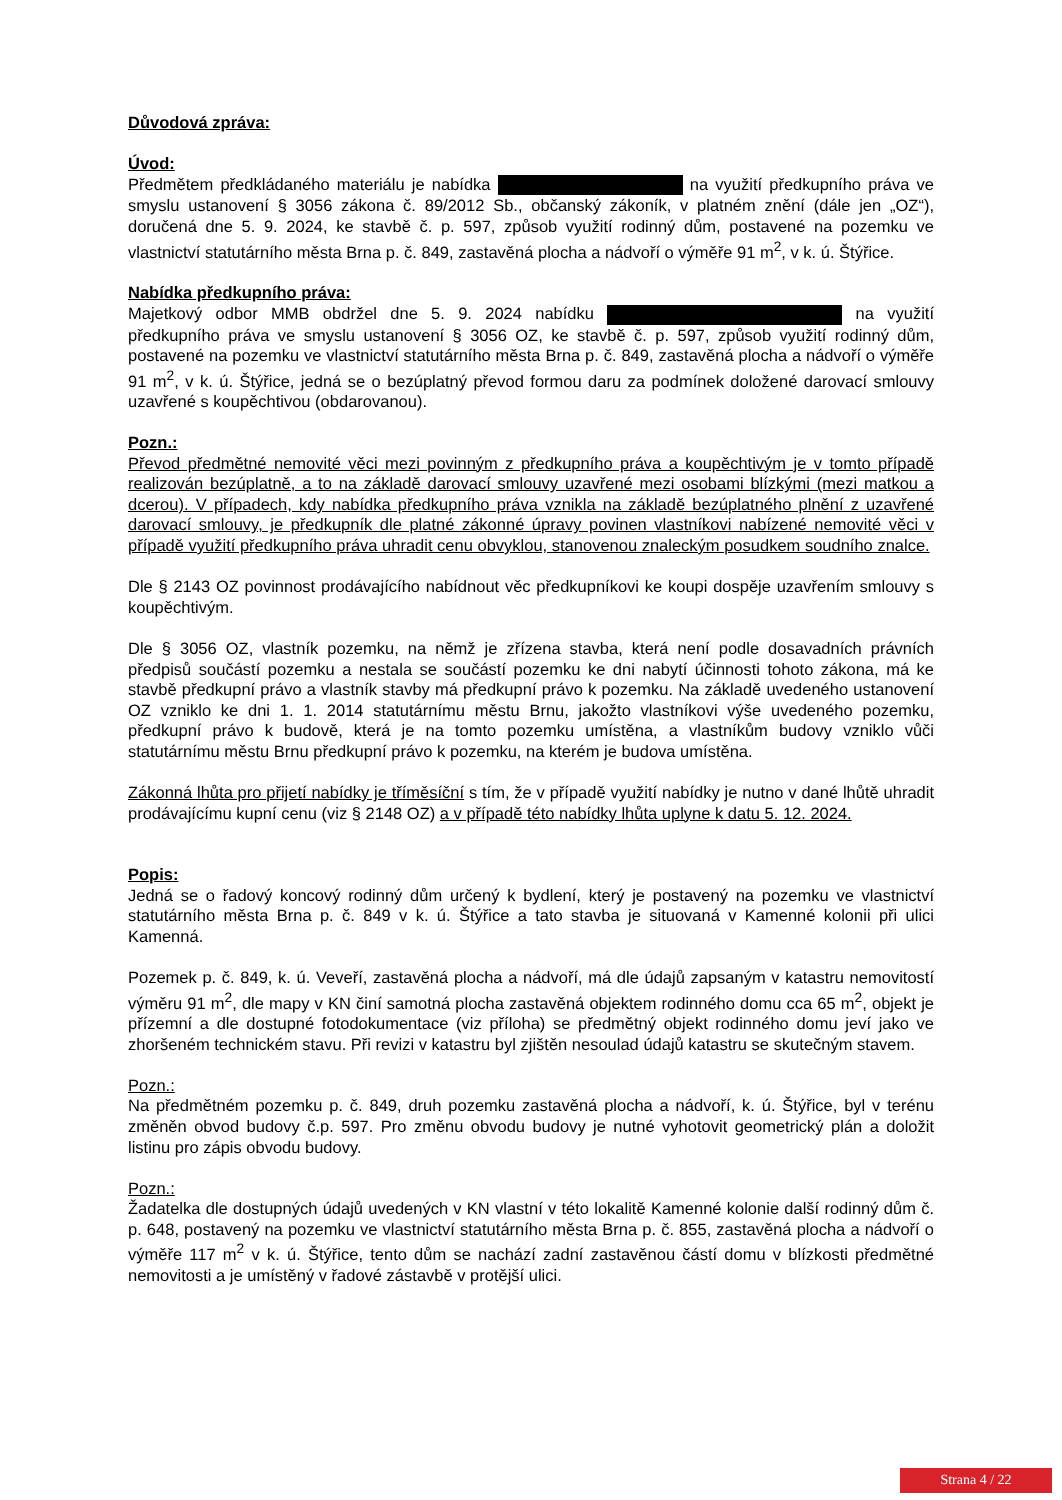Důvodová zpráva:
Úvod:
Předmětem předkládaného materiálu je nabídka na využití předkupního práva ve smyslu ustanovení § 3056 zákona č. 89/2012 Sb., občanský zákoník, v platném znění (dále jen „OZ“), doručená dne 5. 9. 2024, ke stavbě č. p. 597, způsob využití rodinný dům, postavené na pozemku ve vlastnictví statutárního města Brna p. č. 849, zastavěná plocha a nádvoří o výměře 91 m<sup>2</sup>, v k. ú. Štýřice.
Nabídka předkupního práva:
Majetkový odbor MMB obdržel dne 5. 9. 2024 nabídku na využití předkupního práva ve smyslu ustanovení § 3056 OZ, ke stavbě č. p. 597, způsob využití rodinný dům, postavené na pozemku ve vlastnictví statutárního města Brna p. č. 849, zastavěná plocha a nádvoří o výměře 91 m<sup>2</sup>, v k. ú. Štýřice, jedná se o bezúplatný převod formou daru za podmínek doložené darovací smlouvy uzavřené s koupěchtivou (obdarovanou).
Pozn.:
Převod předmětné nemovité věci mezi povinným z předkupního práva a koupěchtivým je v tomto případě realizován bezúplatně, a to na základě darovací smlouvy uzavřené mezi osobami blízkými (mezi matkou a dcerou). V případech, kdy nabídka předkupního práva vznikla na základě bezúplatného plnění z uzavřené darovací smlouvy, je předkupník dle platné zákonné úpravy povinen vlastníkovi nabízené nemovité věci v případě využití předkupního práva uhradit cenu obvyklou, stanovenou znaleckým posudkem soudního znalce.
Dle § 2143 OZ povinnost prodávajícího nabídnout věc předkupníkovi ke koupi dospěje uzavřením smlouvy s koupěchtivým.
Dle § 3056 OZ, vlastník pozemku, na němž je zřízena stavba, která není podle dosavadních právních předpisů součástí pozemku a nestala se součástí pozemku ke dni nabytí účinnosti tohoto zákona, má ke stavbě předkupní právo a vlastník stavby má předkupní právo k pozemku. Na základě uvedeného ustanovení OZ vzniklo ke dni 1. 1. 2014 statutárnímu městu Brnu, jakožto vlastníkovi výše uvedeného pozemku, předkupní právo k budově, která je na tomto pozemku umístěna, a vlastníkům budovy vzniklo vůči statutárnímu městu Brnu předkupní právo k pozemku, na kterém je budova umístěna.
Zákonná lhůta pro přijetí nabídky je tříměsíční s tím, že v případě využití nabídky je nutno v dané lhůtě uhradit prodávajícímu kupní cenu (viz § 2148 OZ) a v případě této nabídky lhůta uplyne k datu 5. 12. 2024.
Popis:
Jedná se o řadový koncový rodinný dům určený k bydlení, který je postavený na pozemku ve vlastnictví statutárního města Brna p. č. 849 v k. ú. Štýřice a tato stavba je situovaná v Kamenné kolonii při ulici Kamenná.
Pozemek p. č. 849, k. ú. Veveří, zastavěná plocha a nádvoří, má dle údajů zapsaným v katastru nemovitostí výměru 91 m<sup>2</sup>, dle mapy v KN činí samotná plocha zastavěná objektem rodinného domu cca 65 m<sup>2</sup>, objekt je přízemní a dle dostupné fotodokumentace (viz příloha) se předmětný objekt rodinného domu jeví jako ve zhoršeném technickém stavu. Při revizi v katastru byl zjištěn nesoulad údajů katastru se skutečným stavem.
Pozn.:
Na předmětném pozemku p. č. 849, druh pozemku zastavěná plocha a nádvoří, k. ú. Štýřice, byl v terénu změněn obvod budovy č.p. 597. Pro změnu obvodu budovy je nutné vyhotovit geometrický plán a doložit listinu pro zápis obvodu budovy.
Pozn.:
Žadatelka dle dostupných údajů uvedených v KN vlastní v této lokalitě Kamenné kolonie další rodinný dům č. p. 648, postavený na pozemku ve vlastnictví statutárního města Brna p. č. 855, zastavěná plocha a nádvoří o výměře 117 m<sup>2</sup> v k. ú. Štýřice, tento dům se nachází zadní zastavěnou částí domu v blízkosti předmětné nemovitosti a je umístěný v řadové zástavbě v protější ulici.
Strana 4 / 22